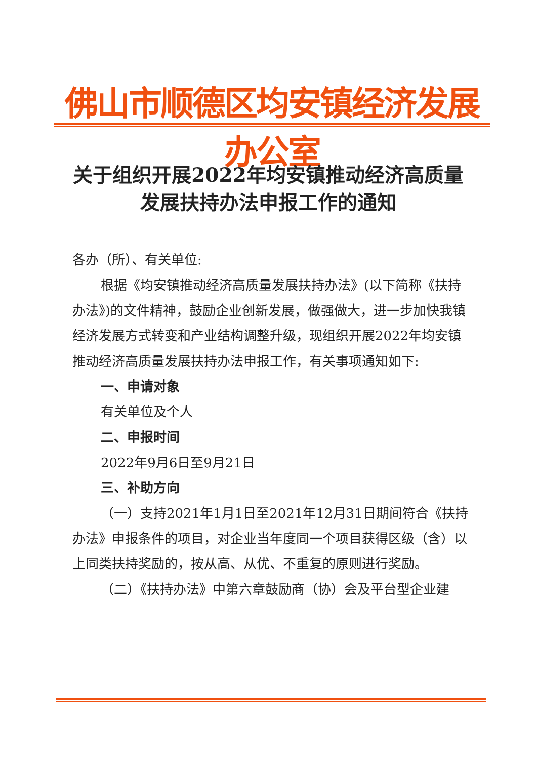佛山市顺德区均安镇经济发展办公室
关于组织开展2022年均安镇推动经济高质量
发展扶持办法申报工作的通知
各办（所）、有关单位:
根据《均安镇推动经济高质量发展扶持办法》(以下简称《扶持办法》)的文件精神，鼓励企业创新发展，做强做大，进一步加快我镇经济发展方式转变和产业结构调整升级，现组织开展2022年均安镇推动经济高质量发展扶持办法申报工作，有关事项通知如下:
一、申请对象
有关单位及个人
二、申报时间
2022年9月6日至9月21日
三、补助方向
（一）支持2021年1月1日至2021年12月31日期间符合《扶持办法》申报条件的项目，对企业当年度同一个项目获得区级（含）以上同类扶持奖励的，按从高、从优、不重复的原则进行奖励。
（二）《扶持办法》中第六章鼓励商（协）会及平台型企业建